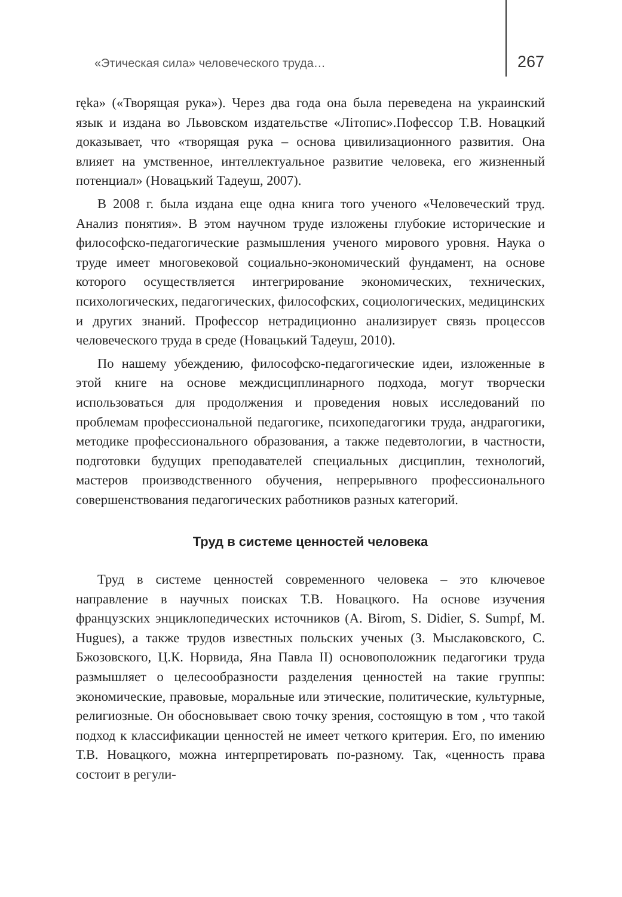«Этическая сила» человеческого труда… 267
ręka» («Творящая рука»). Через два года она была переведена на украинский язык и издана во Львовском издательстве «Літопис».Пофессор Т.В. Новацкий доказывает, что «творящая рука – основа цивилизационного развития. Она влияет на умственное, интеллектуальное развитие человека, его жизненный потенциал» (Новацький Тадеуш, 2007).
В 2008 г. была издана еще одна книга того ученого «Человеческий труд. Анализ понятия». В этом научном труде изложены глубокие исторические и философско-педагогические размышления ученого мирового уровня. Наука о труде имеет многовековой социально-экономический фундамент, на основе которого осуществляется интегрирование экономических, технических, психологических, педагогических, философских, социологических, медицинских и других знаний. Профессор нетрадиционно анализирует связь процессов человеческого труда в среде (Новацький Тадеуш, 2010).
По нашему убеждению, философско-педагогические идеи, изложенные в этой книге на основе междисциплинарного подхода, могут творчески использоваться для продолжения и проведения новых исследований по проблемам профессиональной педагогике, психопедагогики труда, андрагогики, методике профессионального образования, а также педевтологии, в частности, подготовки будущих преподавателей специальных дисциплин, технологий, мастеров производственного обучения, непрерывного профессионального совершенствования педагогических работников разных категорий.
Труд в системе ценностей человека
Труд в системе ценностей современного человека – это ключевое направление в научных поисках Т.В. Новацкого. На основе изучения французских энциклопедических источников (A. Birom, S. Didier, S. Sumpf, M. Hugues), а также трудов известных польских ученых (З. Мыслаковского, С. Бжозовского, Ц.К. Норвида, Яна Павла II) основоположник педагогики труда размышляет о целесообразности разделения ценностей на такие группы: экономические, правовые, моральные или этические, политические, культурные, религиозные. Он обосновывает свою точку зрения, состоящую в том , что такой подход к классификации ценностей не имеет четкого критерия. Его, по имению Т.В. Новацкого, можна интерпретировать по-разному. Так, «ценность права состоит в регули-